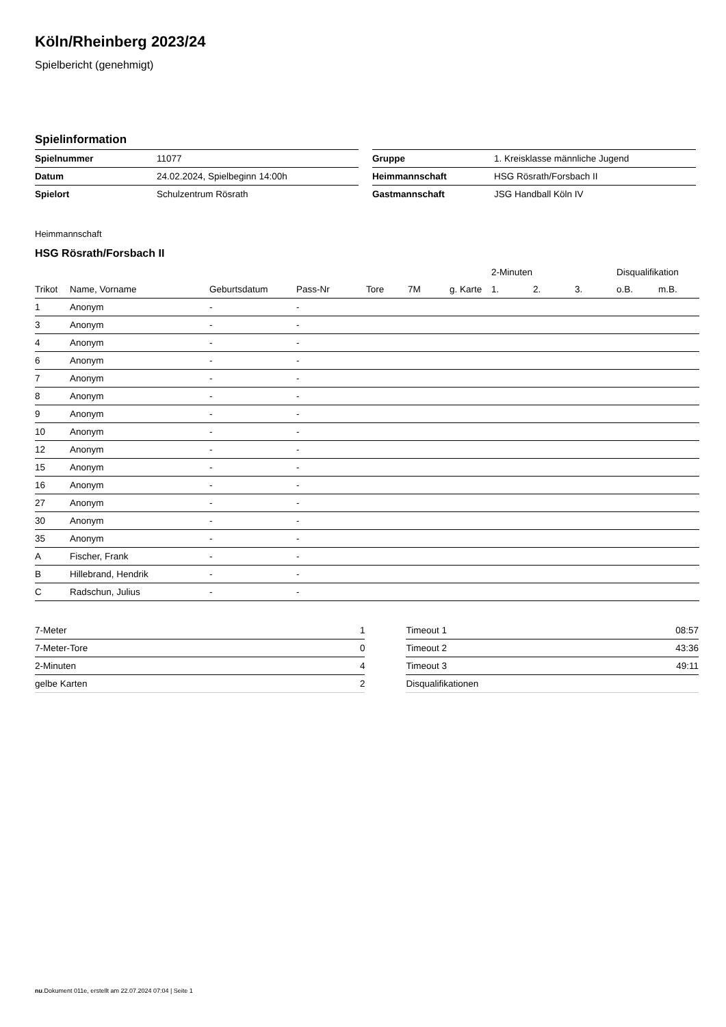Köln/Rheinberg 2023/24
Spielbericht (genehmigt)
Spielinformation
| Spielnummer | 11077 |
| Datum | 24.02.2024, Spielbeginn 14:00h |
| Spielort | Schulzentrum Rösrath |
| Gruppe | 1. Kreisklasse männliche Jugend |
| Heimmannschaft | HSG Rösrath/Forsbach II |
| Gastmannschaft | JSG Handball Köln IV |
Heimmannschaft
HSG Rösrath/Forsbach II
| | | | | | | | 2-Minuten | | | Disqualifikation | |
| --- | --- | --- | --- | --- | --- | --- | --- | --- | --- | --- | --- |
| Trikot | Name, Vorname | Geburtsdatum | Pass-Nr | Tore | 7M | g. Karte | 1. | 2. | 3. | o.B. | m.B. |
| 1 | Anonym | - | - | | | | | | | | |
| 3 | Anonym | - | - | | | | | | | | |
| 4 | Anonym | - | - | | | | | | | | |
| 6 | Anonym | - | - | | | | | | | | |
| 7 | Anonym | - | - | | | | | | | | |
| 8 | Anonym | - | - | | | | | | | | |
| 9 | Anonym | - | - | | | | | | | | |
| 10 | Anonym | - | - | | | | | | | | |
| 12 | Anonym | - | - | | | | | | | | |
| 15 | Anonym | - | - | | | | | | | | |
| 16 | Anonym | - | - | | | | | | | | |
| 27 | Anonym | - | - | | | | | | | | |
| 30 | Anonym | - | - | | | | | | | | |
| 35 | Anonym | - | - | | | | | | | | |
| A | Fischer, Frank | - | - | | | | | | | | |
| B | Hillebrand, Hendrik | - | - | | | | | | | | |
| C | Radschun, Julius | - | - | | | | | | | | |
| 7-Meter | 1 |
| 7-Meter-Tore | 0 |
| 2-Minuten | 4 |
| gelbe Karten | 2 |
| Timeout 1 | 08:57 |
| Timeout 2 | 43:36 |
| Timeout 3 | 49:11 |
| Disqualifikationen | |
nu.Dokument 011e, erstellt am 22.07.2024 07:04 | Seite 1